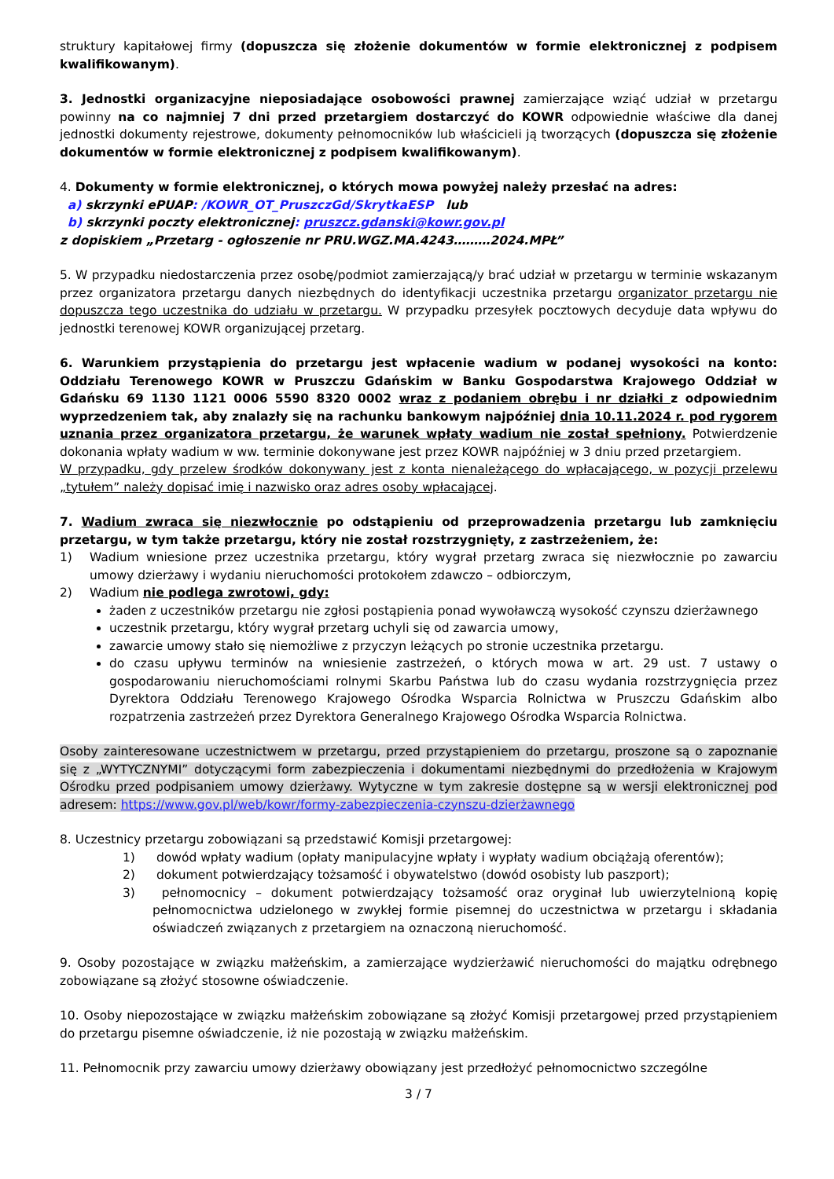struktury kapitałowej firmy (dopuszcza się złożenie dokumentów w formie elektronicznej z podpisem kwalifikowanym).
3. Jednostki organizacyjne nieposiadające osobowości prawnej zamierzające wziąć udział w przetargu powinny na co najmniej 7 dni przed przetargiem dostarczyć do KOWR odpowiednie właściwe dla danej jednostki dokumenty rejestrowe, dokumenty pełnomocników lub właścicieli ją tworzących (dopuszcza się złożenie dokumentów w formie elektronicznej z podpisem kwalifikowanym).
4. Dokumenty w formie elektronicznej, o których mowa powyżej należy przesłać na adres:
a) skrzynki ePUAP: /KOWR_OT_PruszczGd/SkrytkaESP lub
b) skrzynki poczty elektronicznej: pruszcz.gdanski@kowr.gov.pl
z dopiskiem „Przetarg - ogłoszenie nr PRU.WGZ.MA.4243………2024.MPŁ”
5. W przypadku niedostarczenia przez osobę/podmiot zamierzającą/y brać udział w przetargu w terminie wskazanym przez organizatora przetargu danych niezbędnych do identyfikacji uczestnika przetargu organizator przetargu nie dopuszcza tego uczestnika do udziału w przetargu. W przypadku przesyłek pocztowych decyduje data wpływu do jednostki terenowej KOWR organizującej przetarg.
6. Warunkiem przystąpienia do przetargu jest wpłacenie wadium w podanej wysokości na konto: Oddziału Terenowego KOWR w Pruszczu Gdańskim w Banku Gospodarstwa Krajowego Oddział w Gdańsku 69 1130 1121 0006 5590 8320 0002 wraz z podaniem obrębu i nr działki z odpowiednim wyprzedzeniem tak, aby znalazły się na rachunku bankowym najpóźniej dnia 10.11.2024 r. pod rygorem uznania przez organizatora przetargu, że warunek wpłaty wadium nie został spełniony. Potwierdzenie dokonania wpłaty wadium w ww. terminie dokonywane jest przez KOWR najpóźniej w 3 dniu przed przetargiem.
W przypadku, gdy przelew środków dokonywany jest z konta nienależącego do wpłacającego, w pozycji przelewu „tytułem” należy dopisać imię i nazwisko oraz adres osoby wpłacającej.
7. Wadium zwraca się niezwłocznie po odstąpieniu od przeprowadzenia przetargu lub zamknięciu przetargu, w tym także przetargu, który nie został rozstrzygnięty, z zastrzeżeniem, że:
1) Wadium wniesione przez uczestnika przetargu, który wygrał przetarg zwraca się niezwłocznie po zawarciu umowy dzierżawy i wydaniu nieruchomości protokołem zdawczo – odbiorczym,
2) Wadium nie podlega zwrotowi, gdy:
żaden z uczestników przetargu nie zgłosi postąpienia ponad wywoławczą wysokość czynszu dzierżawnego
uczestnik przetargu, który wygrał przetarg uchyli się od zawarcia umowy,
zawarcie umowy stało się niemożliwe z przyczyn leżących po stronie uczestnika przetargu.
do czasu upływu terminów na wniesienie zastrzeżeń, o których mowa w art. 29 ust. 7 ustawy o gospodarowaniu nieruchomościami rolnymi Skarbu Państwa lub do czasu wydania rozstrzygnięcia przez Dyrektora Oddziału Terenowego Krajowego Ośrodka Wsparcia Rolnictwa w Pruszczu Gdańskim albo rozpatrzenia zastrzeżeń przez Dyrektora Generalnego Krajowego Ośrodka Wsparcia Rolnictwa.
Osoby zainteresowane uczestnictwem w przetargu, przed przystąpieniem do przetargu, proszone są o zapoznanie się z „WYTYCZNYMI” dotyczącymi form zabezpieczenia i dokumentami niezbędnymi do przedłożenia w Krajowym Ośrodku przed podpisaniem umowy dzierżawy. Wytyczne w tym zakresie dostępne są w wersji elektronicznej pod adresem: https://www.gov.pl/web/kowr/formy-zabezpieczenia-czynszu-dzierżawnego
8. Uczestnicy przetargu zobowiązani są przedstawić Komisji przetargowej:
1) dowód wpłaty wadium (opłaty manipulacyjne wpłaty i wypłaty wadium obciążają oferentów);
2) dokument potwierdzający tożsamość i obywatelstwo (dowód osobisty lub paszport);
3) pełnomocnicy – dokument potwierdzający tożsamość oraz oryginał lub uwierzytelnioną kopię pełnomocnictwa udzielonego w zwykłej formie pisemnej do uczestnictwa w przetargu i składania oświadczeń związanych z przetargiem na oznaczoną nieruchomość.
9. Osoby pozostające w związku małżeńskim, a zamierzające wydzierżawić nieruchomości do majątku odrębnego zobowiązane są złożyć stosowne oświadczenie.
10. Osoby niepozostające w związku małżeńskim zobowiązane są złożyć Komisji przetargowej przed przystąpieniem do przetargu pisemne oświadczenie, iż nie pozostają w związku małżeńskim.
11. Pełnomocnik przy zawarciu umowy dzierżawy obowiązany jest przedłożyć pełnomocnictwo szczególne
3 / 7